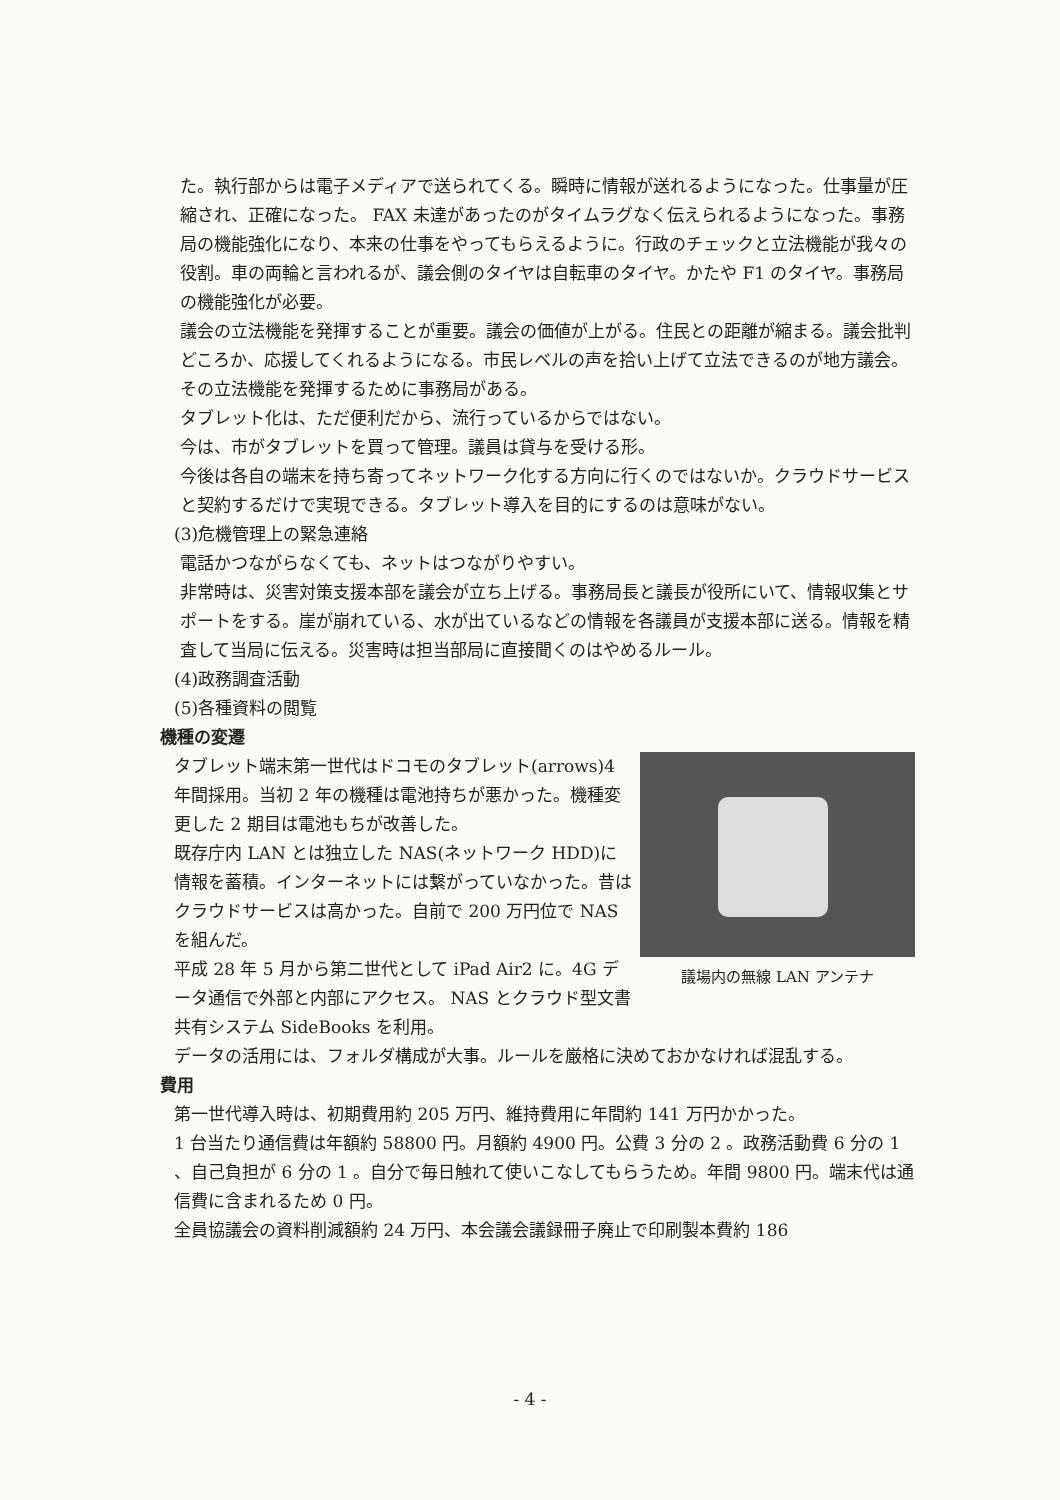た。執行部からは電子メディアで送られてくる。瞬時に情報が送れるようになった。仕事量が圧縮され、正確になった。 FAX 未達があったのがタイムラグなく伝えられるようになった。事務局の機能強化になり、本来の仕事をやってもらえるように。行政のチェックと立法機能が我々の役割。車の両輪と言われるが、議会側のタイヤは自転車のタイヤ。かたや F1 のタイヤ。事務局の機能強化が必要。
議会の立法機能を発揮することが重要。議会の価値が上がる。住民との距離が縮まる。議会批判どころか、応援してくれるようになる。市民レベルの声を拾い上げて立法できるのが地方議会。その立法機能を発揮するために事務局がある。
タブレット化は、ただ便利だから、流行っているからではない。
今は、市がタブレットを買って管理。議員は貸与を受ける形。
今後は各自の端末を持ち寄ってネットワーク化する方向に行くのではないか。クラウドサービスと契約するだけで実現できる。タブレット導入を目的にするのは意味がない。
(3)危機管理上の緊急連絡
電話かつながらなくても、ネットはつながりやすい。
非常時は、災害対策支援本部を議会が立ち上げる。事務局長と議長が役所にいて、情報収集とサポートをする。崖が崩れている、水が出ているなどの情報を各議員が支援本部に送る。情報を精査して当局に伝える。災害時は担当部局に直接聞くのはやめるルール。
(4)政務調査活動
(5)各種資料の閲覧
機種の変遷
議場内の無線 LAN アンテナ
タブレット端末第一世代はドコモのタブレット(arrows)4 年間採用。当初 2 年の機種は電池持ちが悪かった。機種変更した 2 期目は電池もちが改善した。
既存庁内 LAN とは独立した NAS(ネットワーク HDD)に情報を蓄積。インターネットには繋がっていなかった。昔はクラウドサービスは高かった。自前で 200 万円位で NAS を組んだ。
平成 28 年 5 月から第二世代として iPad Air2 に。4G データ通信で外部と内部にアクセス。 NAS とクラウド型文書共有システム SideBooks を利用。
データの活用には、フォルダ構成が大事。ルールを厳格に決めておかなければ混乱する。
費用
第一世代導入時は、初期費用約 205 万円、維持費用に年間約 141 万円かかった。
1 台当たり通信費は年額約 58800 円。月額約 4900 円。公費 3 分の 2 。政務活動費 6 分の 1 、自己負担が 6 分の 1 。自分で毎日触れて使いこなしてもらうため。年間 9800 円。端末代は通信費に含まれるため 0 円。
全員協議会の資料削減額約 24 万円、本会議会議録冊子廃止で印刷製本費約 186
- 4 -